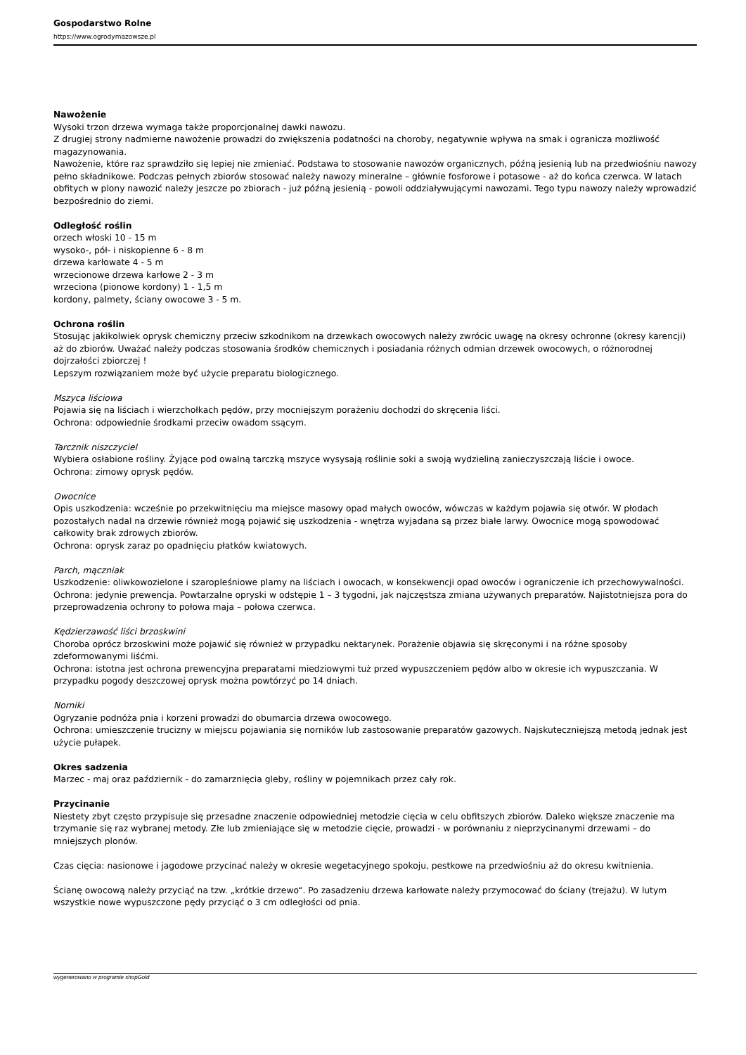Gospodarstwo Rolne
https://www.ogrodymazowsze.pl
Nawożenie
Wysoki trzon drzewa wymaga także proporcjonalnej dawki nawozu.
Z drugiej strony nadmierne nawożenie prowadzi do zwiększenia podatności na choroby, negatywnie wpływa na smak i ogranicza możliwość magazynowania.
Nawożenie, które raz sprawdziło się lepiej nie zmieniać. Podstawa to stosowanie nawozów organicznych, późną jesienią lub na przedwiośniu nawozy pełno składnikowe. Podczas pełnych zbiorów stosować należy nawozy mineralne – głównie fosforowe i potasowe - aż do końca czerwca. W latach obfitych w plony nawozić należy jeszcze po zbiorach - już późną jesienią - powoli oddziaływującymi nawozami. Tego typu nawozy należy wprowadzić bezpośrednio do ziemi.
Odległość roślin
orzech włoski 10 - 15 m
wysoko-, pół- i niskopienne 6 - 8 m
drzewa karłowate 4 - 5 m
wrzecionowe drzewa karłowe 2 - 3 m
wrzeciona (pionowe kordony) 1 - 1,5 m
kordony, palmety, ściany owocowe 3 - 5 m.
Ochrona roślin
Stosując jakikolwiek oprysk chemiczny przeciw szkodnikom na drzewkach owocowych należy zwrócic uwagę na okresy ochronne (okresy karencji) aż do zbiorów. Uważać należy podczas stosowania środków chemicznych i posiadania różnych odmian drzewek owocowych, o różnorodnej dojrzałości zbiorczej !
Lepszym rozwiązaniem może być użycie preparatu biologicznego.
Mszyca liściowa
Pojawia się na liściach i wierzchołkach pędów, przy mocniejszym porażeniu dochodzi do skręcenia liści.
Ochrona: odpowiednie środkami przeciw owadom ssącym.
Tarcznik niszczyciel
Wybiera osłabione rośliny. Żyjące pod owalną tarczką mszyce wysysają roślinie soki a swoją wydzieliną zanieczyszczają liście i owoce.
Ochrona: zimowy oprysk pędów.
Owocnice
Opis uszkodzenia: wcześnie po przekwitnięciu ma miejsce masowy opad małych owoców, wówczas w każdym pojawia się otwór. W płodach pozostałych nadal na drzewie również mogą pojawić się uszkodzenia - wnętrza wyjadana są przez białe larwy. Owocnice mogą spowodować całkowity brak zdrowych zbiorów.
Ochrona: oprysk zaraz po opadnięciu płatków kwiatowych.
Parch, mączniak
Uszkodzenie: oliwkowozielone i szaropleśniowe plamy na liściach i owocach, w konsekwencji opad owoców i ograniczenie ich przechowywalności.
Ochrona: jedynie prewencja. Powtarzalne opryski w odstępie 1 – 3 tygodni, jak najczęstsza zmiana używanych preparatów. Najistotniejsza pora do przeprowadzenia ochrony to połowa maja – połowa czerwca.
Kędzierzawość liści brzoskwini
Choroba oprócz brzoskwini może pojawić się również w przypadku nektarynek. Porażenie objawia się skręconymi i na różne sposoby zdeformowanymi liśćmi.
Ochrona: istotna jest ochrona prewencyjna preparatami miedziowymi tuż przed wypuszczeniem pędów albo w okresie ich wypuszczania. W przypadku pogody deszczowej oprysk można powtórzyć po 14 dniach.
Norniki
Ogryzanie podnóża pnia i korzeni prowadzi do obumarcia drzewa owocowego.
Ochrona: umieszczenie trucizny w miejscu pojawiania się norników lub zastosowanie preparatów gazowych. Najskuteczniejszą metodą jednak jest użycie pułapek.
Okres sadzenia
Marzec - maj oraz październik - do zamarznięcia gleby, rośliny w pojemnikach przez cały rok.
Przycinanie
Niestety zbyt często przypisuje się przesadne znaczenie odpowiedniej metodzie cięcia w celu obfitszych zbiorów. Daleko większe znaczenie ma trzymanie się raz wybranej metody. Złe lub zmieniające się w metodzie cięcie, prowadzi - w porównaniu z nieprzycinanymi drzewami – do mniejszych plonów.
Czas cięcia: nasionowe i jagodowe przycinać należy w okresie wegetacyjnego spokoju, pestkowe na przedwiośniu aż do okresu kwitnienia.
Ścianę owocową należy przyciąć na tzw. „krótkie drzewo“. Po zasadzeniu drzewa karłowate należy przymocować do ściany (trejażu). W lutym wszystkie nowe wypuszczone pędy przyciąć o 3 cm odległości od pnia.
wygenerowano w programie shopGold